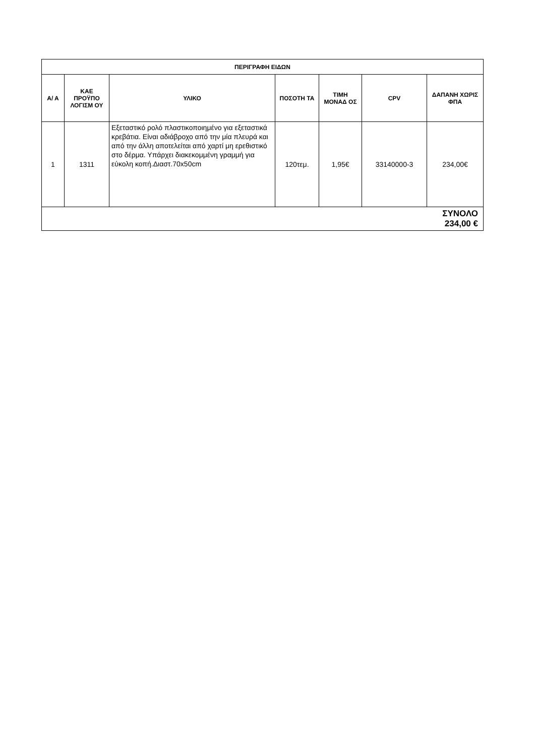| ΠΕΡΙΓΡΑΦΗ ΕΙΔΩΝ | | | | | | |
| --- | --- | --- | --- | --- | --- | --- |
| Α/ Α | ΚΑΕ ΠΡΟΫΠΟ ΛΟΓΙΣΜ ΟΥ | ΥΛΙΚΟ | ΠΟΣΟΤΗ ΤΑ | ΤΙΜΗ ΜΟΝΑΔ ΟΣ | CPV | ΔΑΠΑΝΗ ΧΩΡΙΣ ΦΠΑ |
| 1 | 1311 | Εξεταστικό ρολό πλαστικοποιημένο για εξεταστικά κρεβάτια. Είναι αδιάβροχο από την μία πλευρά και από την άλλη αποτελείται από χαρτί μη ερεθιστικό στο δέρμα. Υπάρχει διακεκομμένη γραμμή για εύκολη κοπή.Διαστ.70x50cm | 120τεμ. | 1,95€ | 33140000-3 | 234,00€ |
| ΣΥΝΟΛΟ 234,00 € | | | | | | |